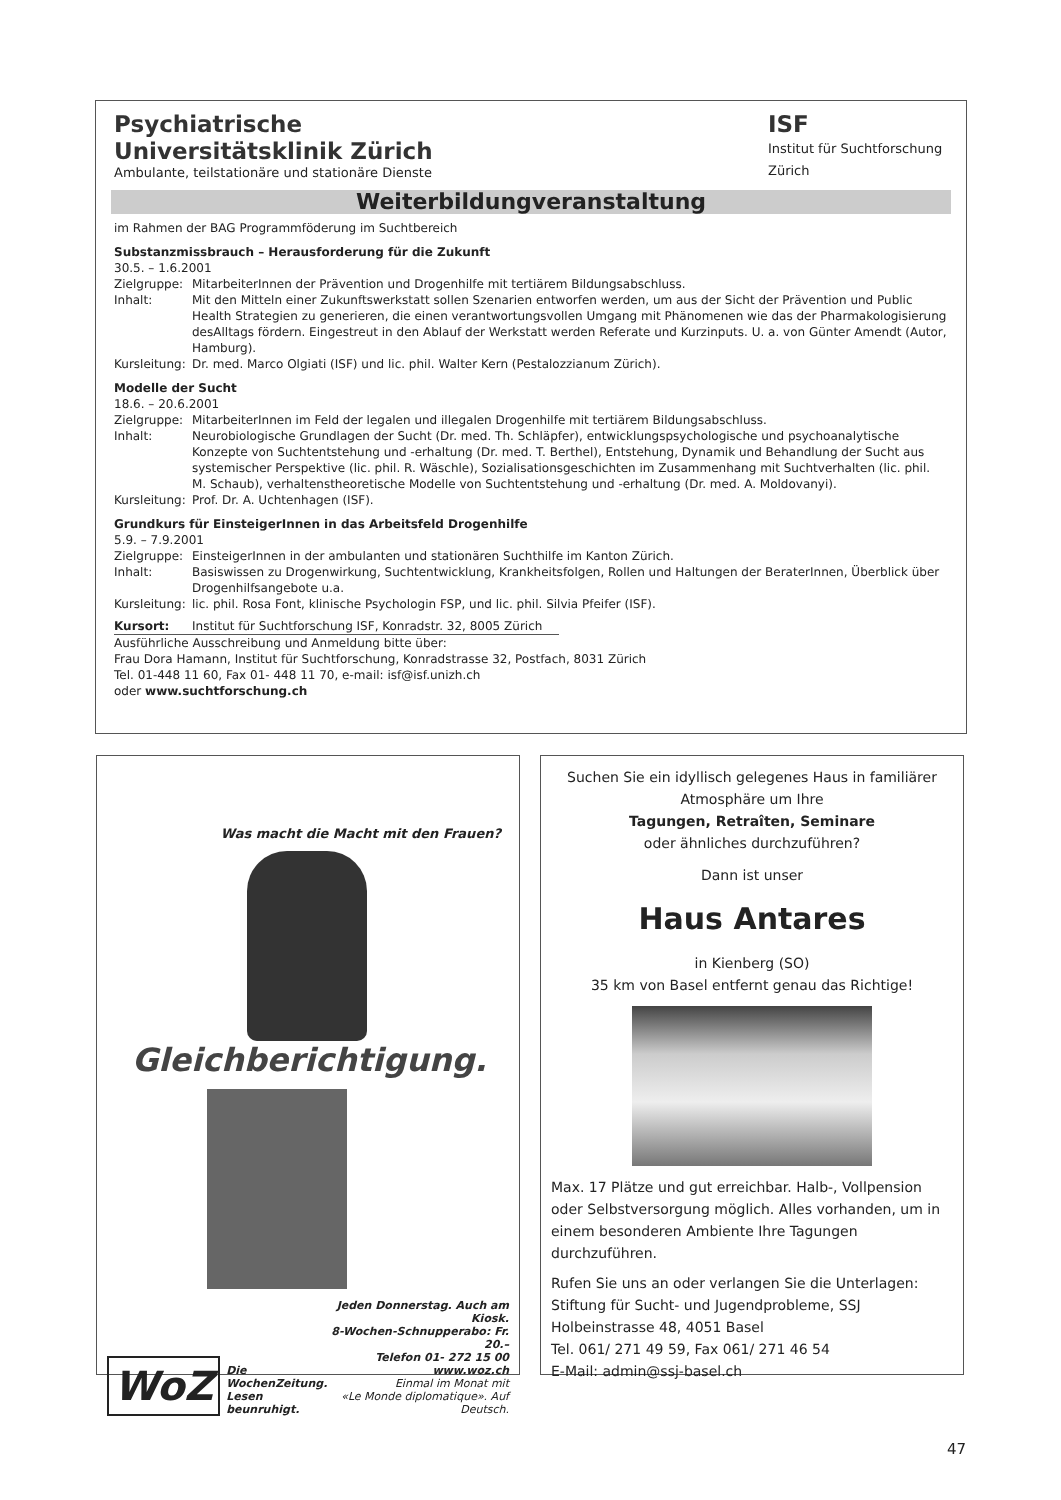Psychiatrische
Universitätsklinik Zürich
Ambulante, teilstationäre und stationäre Dienste
ISF
Institut für Suchtforschung
Zürich
Weiterbildungveranstaltung
im Rahmen der BAG Programmföderung im Suchtbereich
Substanzmissbrauch – Herausforderung für die Zukunft
30.5. – 1.6.2001
Zielgruppe: MitarbeiterInnen der Prävention und Drogenhilfe mit tertiärem Bildungsabschluss.
Inhalt: Mit den Mitteln einer Zukunftswerkstatt sollen Szenarien entworfen werden, um aus der Sicht der Prävention und Public Health Strategien zu generieren, die einen verantwortungsvollen Umgang mit Phänomenen wie das der Pharmakologisierung desAlltags fördern. Eingestreut in den Ablauf der Werkstatt werden Referate und Kurzinputs. U. a. von Günter Amendt (Autor, Hamburg).
Kursleitung: Dr. med. Marco Olgiati (ISF) und lic. phil. Walter Kern (Pestalozzianum Zürich).
Modelle der Sucht
18.6. – 20.6.2001
Zielgruppe: MitarbeiterInnen im Feld der legalen und illegalen Drogenhilfe mit tertiärem Bildungsabschluss.
Inhalt: Neurobiologische Grundlagen der Sucht (Dr. med. Th. Schläpfer), entwicklungspsychologische und psychoanalytische Konzepte von Suchtentstehung und -erhaltung (Dr. med. T. Berthel), Entstehung, Dynamik und Behandlung der Sucht aus systemischer Perspektive (lic. phil. R. Wäschle), Sozialisationsgeschichten im Zusammenhang mit Suchtverhalten (lic. phil. M. Schaub), verhaltenstheoretische Modelle von Suchtentstehung und -erhaltung (Dr. med. A. Moldovanyi).
Kursleitung: Prof. Dr. A. Uchtenhagen (ISF).
Grundkurs für EinsteigerInnen in das Arbeitsfeld Drogenhilfe
5.9. – 7.9.2001
Zielgruppe: EinsteigerInnen in der ambulanten und stationären Suchthilfe im Kanton Zürich.
Inhalt: Basiswissen zu Drogenwirkung, Suchtentwicklung, Krankheitsfolgen, Rollen und Haltungen der BeraterInnen, Überblick über Drogenhilfsangebote u.a.
Kursleitung: lic. phil. Rosa Font, klinische Psychologin FSP, und lic. phil. Silvia Pfeifer (ISF).
Kursort: Institut für Suchtforschung ISF, Konradstr. 32, 8005 Zürich
Ausführliche Ausschreibung und Anmeldung bitte über:
Frau Dora Hamann, Institut für Suchtforschung, Konradstrasse 32, Postfach, 8031 Zürich
Tel. 01-448 11 60, Fax 01- 448 11 70, e-mail: isf@isf.unizh.ch
oder www.suchtforschung.ch
Was macht die Macht mit den Frauen?
Gleichberichtigung.
WoZ
Die WochenZeitung.
Lesen beunruhigt.
Jeden Donnerstag. Auch am Kiosk.
8-Wochen-Schnupperabo: Fr. 20.–
Telefon 01- 272 15 00
www.woz.ch
Einmal im Monat mit
«Le Monde diplomatique». Auf Deutsch.
Suchen Sie ein idyllisch gelegenes Haus in familiärer Atmosphäre um Ihre
Tagungen, Retraîten, Seminare
oder ähnliches durchzuführen?
Dann ist unser
Haus Antares
in Kienberg (SO)
35 km von Basel entfernt genau das Richtige!
Max. 17 Plätze und gut erreichbar. Halb-, Vollpension oder Selbstversorgung möglich. Alles vorhanden, um in einem besonderen Ambiente Ihre Tagungen durchzuführen.
Rufen Sie uns an oder verlangen Sie die Unterlagen:
Stiftung für Sucht- und Jugendprobleme, SSJ
Holbeinstrasse 48, 4051 Basel
Tel. 061/ 271 49 59, Fax 061/ 271 46 54
E-Mail: admin@ssj-basel.ch
47